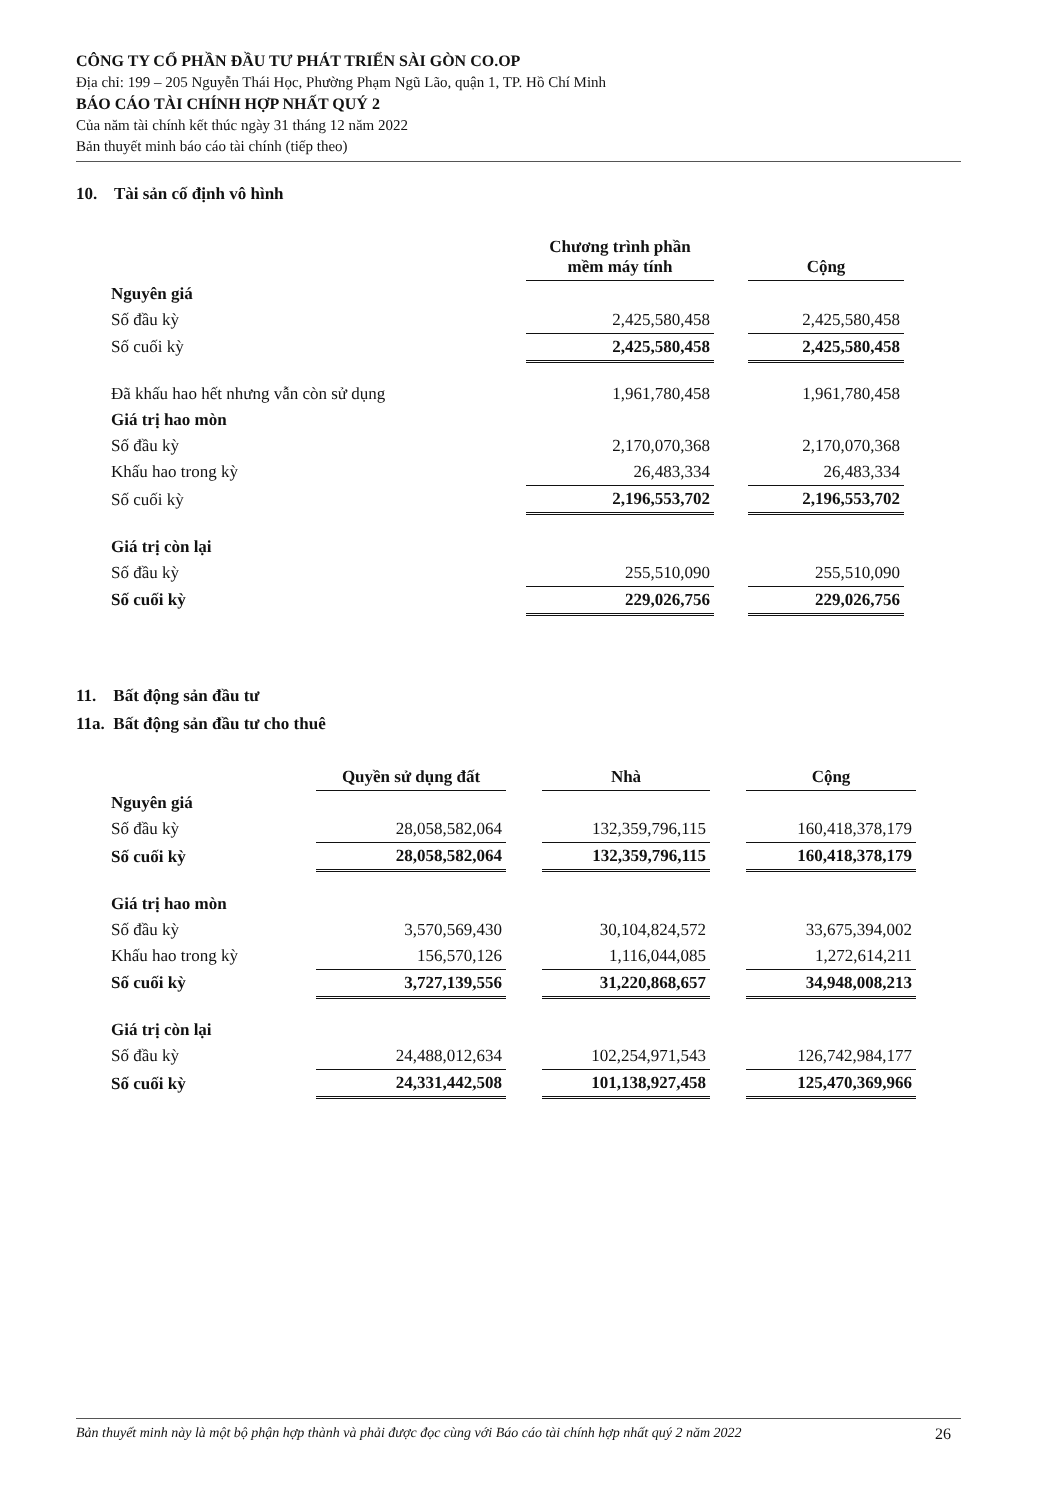CÔNG TY CỔ PHẦN ĐẦU TƯ PHÁT TRIỂN SÀI GÒN CO.OP
Địa chỉ: 199 – 205 Nguyễn Thái Học, Phường Phạm Ngũ Lão, quận 1, TP. Hồ Chí Minh
BÁO CÁO TÀI CHÍNH HỢP NHẤT QUÝ 2
Của năm tài chính kết thúc ngày 31 tháng 12 năm 2022
Bản thuyết minh báo cáo tài chính (tiếp theo)
10. Tài sản cố định vô hình
| | Chương trình phần mềm máy tính | | Cộng |
| Nguyên giá | | | |
| Số đầu kỳ | 2,425,580,458 | | 2,425,580,458 |
| Số cuối kỳ | 2,425,580,458 | | 2,425,580,458 |
| Đã khấu hao hết nhưng vẫn còn sử dụng | 1,961,780,458 | | 1,961,780,458 |
| Giá trị hao mòn | | | |
| Số đầu kỳ | 2,170,070,368 | | 2,170,070,368 |
| Khấu hao trong kỳ | 26,483,334 | | 26,483,334 |
| Số cuối kỳ | 2,196,553,702 | | 2,196,553,702 |
| Giá trị còn lại | | | |
| Số đầu kỳ | 255,510,090 | | 255,510,090 |
| Số cuối kỳ | 229,026,756 | | 229,026,756 |
11. Bất động sản đầu tư
11a. Bất động sản đầu tư cho thuê
| | Quyền sử dụng đất | | Nhà | | Cộng |
| Nguyên giá | | | | | |
| Số đầu kỳ | 28,058,582,064 | | 132,359,796,115 | | 160,418,378,179 |
| Số cuối kỳ | 28,058,582,064 | | 132,359,796,115 | | 160,418,378,179 |
| Giá trị hao mòn | | | | | |
| Số đầu kỳ | 3,570,569,430 | | 30,104,824,572 | | 33,675,394,002 |
| Khấu hao trong kỳ | 156,570,126 | | 1,116,044,085 | | 1,272,614,211 |
| Số cuối kỳ | 3,727,139,556 | | 31,220,868,657 | | 34,948,008,213 |
| Giá trị còn lại | | | | | |
| Số đầu kỳ | 24,488,012,634 | | 102,254,971,543 | | 126,742,984,177 |
| Số cuối kỳ | 24,331,442,508 | | 101,138,927,458 | | 125,470,369,966 |
Bản thuyết minh này là một bộ phận hợp thành và phải được đọc cùng với Báo cáo tài chính hợp nhất quý 2 năm 2022 26